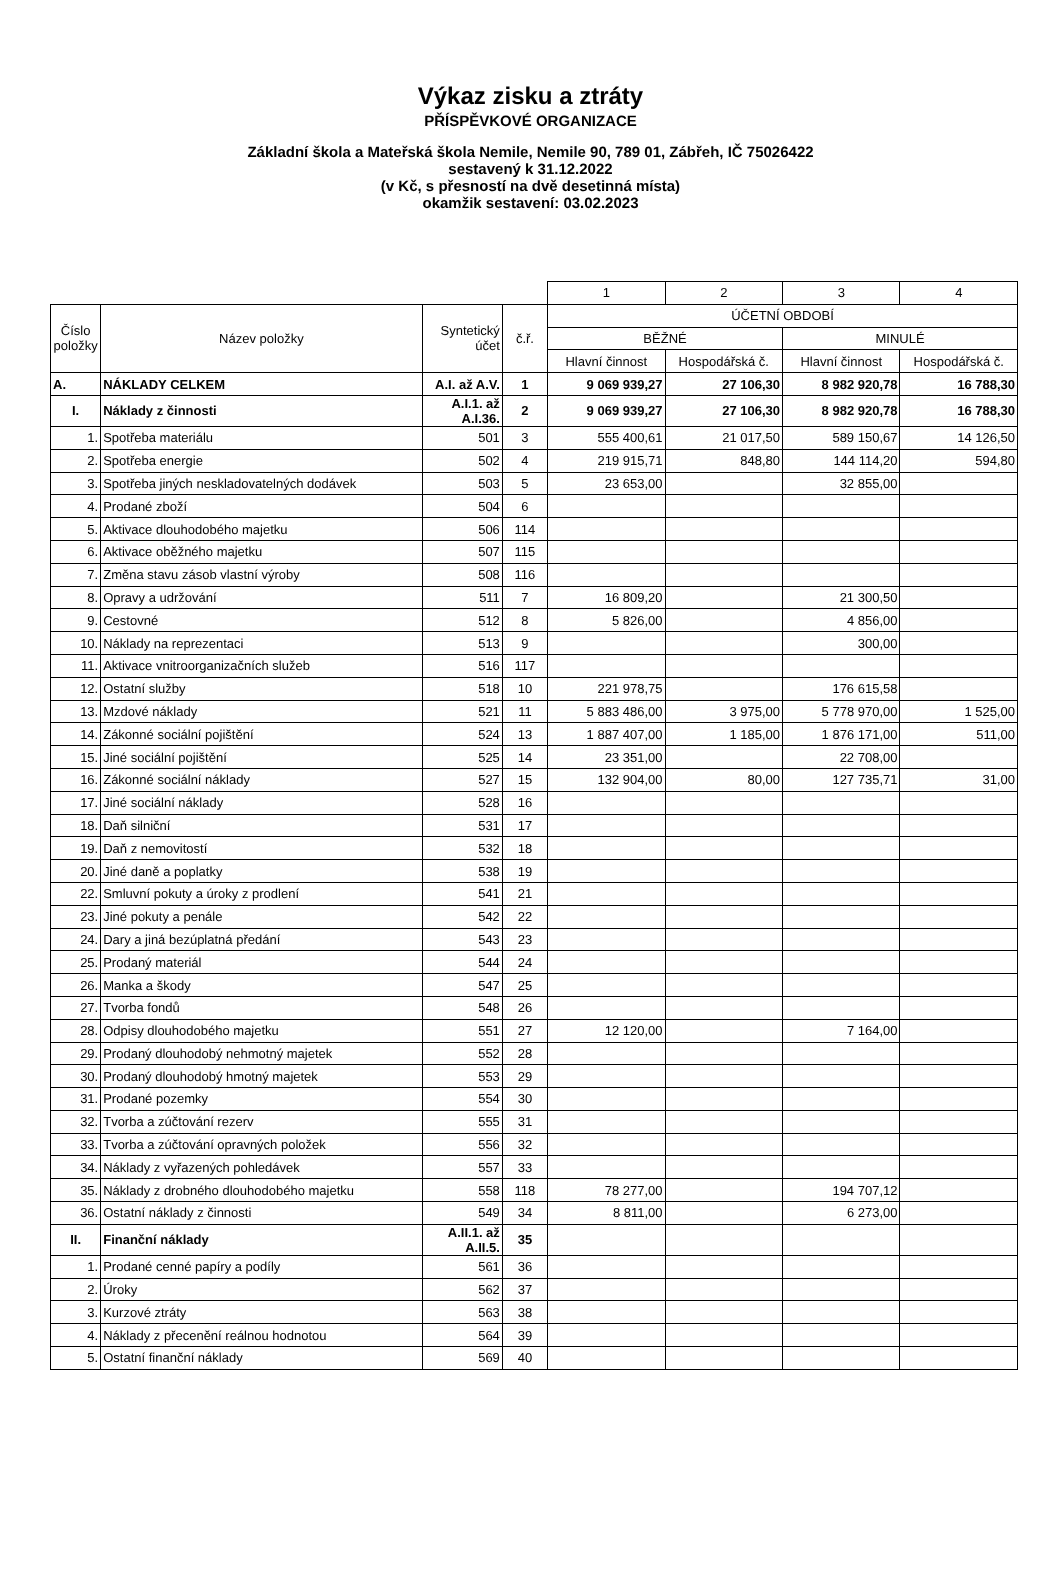Výkaz zisku a ztráty
PŘÍSPĚVKOVÉ ORGANIZACE
Základní škola a Mateřská škola Nemile, Nemile 90, 789 01, Zábřeh, IČ 75026422
sestavený k 31.12.2022
(v Kč, s přesností na dvě desetinná místa)
okamžik sestavení: 03.02.2023
| | | | | 1 | 2 | 3 | 4 |
| Číslo položky | Název položky | Syntetický účet | č.ř. | ÚČETNÍ OBDOBÍ | | | |
| | | | | BĚŽNÉ | | MINULÉ | |
| | | | | Hlavní činnost | Hospodářská č. | Hlavní činnost | Hospodářská č. |
| A. | NÁKLADY CELKEM | A.I. až A.V. | 1 | 9 069 939,27 | 27 106,30 | 8 982 920,78 | 16 788,30 |
| I. | Náklady z činnosti | A.I.1. až A.I.36. | 2 | 9 069 939,27 | 27 106,30 | 8 982 920,78 | 16 788,30 |
| 1. | Spotřeba materiálu | 501 | 3 | 555 400,61 | 21 017,50 | 589 150,67 | 14 126,50 |
| 2. | Spotřeba energie | 502 | 4 | 219 915,71 | 848,80 | 144 114,20 | 594,80 |
| 3. | Spotřeba jiných neskladovatelných dodávek | 503 | 5 | 23 653,00 | | 32 855,00 | |
| 4. | Prodané zboží | 504 | 6 | | | | |
| 5. | Aktivace dlouhodobého majetku | 506 | 114 | | | | |
| 6. | Aktivace oběžného majetku | 507 | 115 | | | | |
| 7. | Změna stavu zásob vlastní výroby | 508 | 116 | | | | |
| 8. | Opravy a udržování | 511 | 7 | 16 809,20 | | 21 300,50 | |
| 9. | Cestovné | 512 | 8 | 5 826,00 | | 4 856,00 | |
| 10. | Náklady na reprezentaci | 513 | 9 | | | 300,00 | |
| 11. | Aktivace vnitroorganizačních služeb | 516 | 117 | | | | |
| 12. | Ostatní služby | 518 | 10 | 221 978,75 | | 176 615,58 | |
| 13. | Mzdové náklady | 521 | 11 | 5 883 486,00 | 3 975,00 | 5 778 970,00 | 1 525,00 |
| 14. | Zákonné sociální pojištění | 524 | 13 | 1 887 407,00 | 1 185,00 | 1 876 171,00 | 511,00 |
| 15. | Jiné sociální pojištění | 525 | 14 | 23 351,00 | | 22 708,00 | |
| 16. | Zákonné sociální náklady | 527 | 15 | 132 904,00 | 80,00 | 127 735,71 | 31,00 |
| 17. | Jiné sociální náklady | 528 | 16 | | | | |
| 18. | Daň silniční | 531 | 17 | | | | |
| 19. | Daň z nemovitostí | 532 | 18 | | | | |
| 20. | Jiné daně a poplatky | 538 | 19 | | | | |
| 22. | Smluvní pokuty a úroky z prodlení | 541 | 21 | | | | |
| 23. | Jiné pokuty a penále | 542 | 22 | | | | |
| 24. | Dary a jiná bezúplatná předání | 543 | 23 | | | | |
| 25. | Prodaný materiál | 544 | 24 | | | | |
| 26. | Manka a škody | 547 | 25 | | | | |
| 27. | Tvorba fondů | 548 | 26 | | | | |
| 28. | Odpisy dlouhodobého majetku | 551 | 27 | 12 120,00 | | 7 164,00 | |
| 29. | Prodaný dlouhodobý nehmotný majetek | 552 | 28 | | | | |
| 30. | Prodaný dlouhodobý hmotný majetek | 553 | 29 | | | | |
| 31. | Prodané pozemky | 554 | 30 | | | | |
| 32. | Tvorba a zúčtování rezerv | 555 | 31 | | | | |
| 33. | Tvorba a zúčtování opravných položek | 556 | 32 | | | | |
| 34. | Náklady z vyřazených pohledávek | 557 | 33 | | | | |
| 35. | Náklady z drobného dlouhodobého majetku | 558 | 118 | 78 277,00 | | 194 707,12 | |
| 36. | Ostatní náklady z činnosti | 549 | 34 | 8 811,00 | | 6 273,00 | |
| II. | Finanční náklady | A.II.1. až A.II.5. | 35 | | | | |
| 1. | Prodané cenné papíry a podíly | 561 | 36 | | | | |
| 2. | Úroky | 562 | 37 | | | | |
| 3. | Kurzové ztráty | 563 | 38 | | | | |
| 4. | Náklady z přecenění reálnou hodnotou | 564 | 39 | | | | |
| 5. | Ostatní finanční náklady | 569 | 40 | | | | |